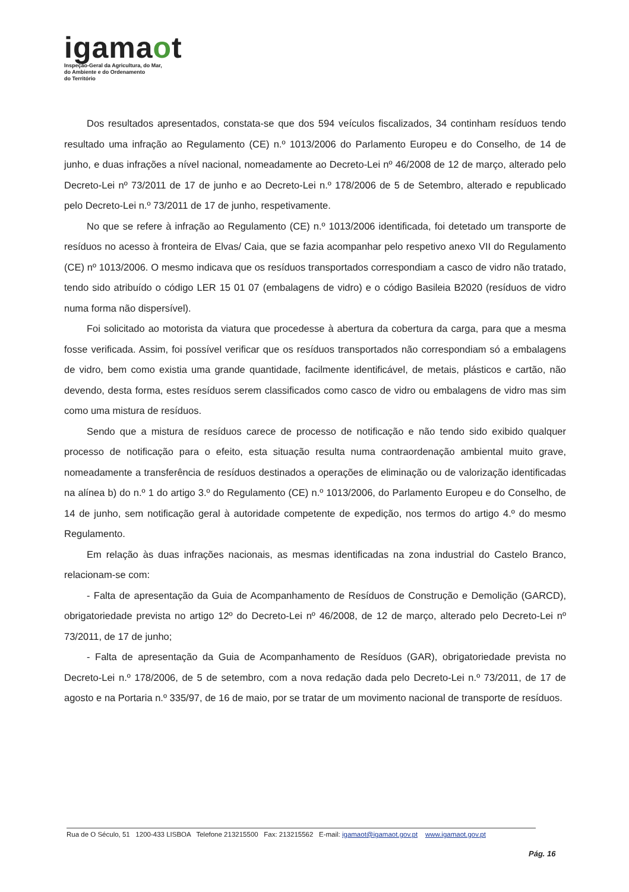igamaot
Inspeção-Geral da Agricultura, do Mar,
do Ambiente e do Ordenamento
do Território
Dos resultados apresentados, constata-se que dos 594 veículos fiscalizados, 34 continham resíduos tendo resultado uma infração ao Regulamento (CE) n.º 1013/2006 do Parlamento Europeu e do Conselho, de 14 de junho, e duas infrações a nível nacional, nomeadamente ao Decreto-Lei nº 46/2008 de 12 de março, alterado pelo Decreto-Lei nº 73/2011 de 17 de junho e ao Decreto-Lei n.º 178/2006 de 5 de Setembro, alterado e republicado pelo Decreto-Lei n.º 73/2011 de 17 de junho, respetivamente.
No que se refere à infração ao Regulamento (CE) n.º 1013/2006 identificada, foi detetado um transporte de resíduos no acesso à fronteira de Elvas/ Caia, que se fazia acompanhar pelo respetivo anexo VII do Regulamento (CE) nº 1013/2006. O mesmo indicava que os resíduos transportados correspondiam a casco de vidro não tratado, tendo sido atribuído o código LER 15 01 07 (embalagens de vidro) e o código Basileia B2020 (resíduos de vidro numa forma não dispersível).
Foi solicitado ao motorista da viatura que procedesse à abertura da cobertura da carga, para que a mesma fosse verificada. Assim, foi possível verificar que os resíduos transportados não correspondiam só a embalagens de vidro, bem como existia uma grande quantidade, facilmente identificável, de metais, plásticos e cartão, não devendo, desta forma, estes resíduos serem classificados como casco de vidro ou embalagens de vidro mas sim como uma mistura de resíduos.
Sendo que a mistura de resíduos carece de processo de notificação e não tendo sido exibido qualquer processo de notificação para o efeito, esta situação resulta numa contraordenação ambiental muito grave, nomeadamente a transferência de resíduos destinados a operações de eliminação ou de valorização identificadas na alínea b) do n.º 1 do artigo 3.º do Regulamento (CE) n.º 1013/2006, do Parlamento Europeu e do Conselho, de 14 de junho, sem notificação geral à autoridade competente de expedição, nos termos do artigo 4.º do mesmo Regulamento.
Em relação às duas infrações nacionais, as mesmas identificadas na zona industrial do Castelo Branco, relacionam-se com:
- Falta de apresentação da Guia de Acompanhamento de Resíduos de Construção e Demolição (GARCD), obrigatoriedade prevista no artigo 12º do Decreto-Lei nº 46/2008, de 12 de março, alterado pelo Decreto-Lei nº 73/2011, de 17 de junho;
- Falta de apresentação da Guia de Acompanhamento de Resíduos (GAR), obrigatoriedade prevista no Decreto-Lei n.º 178/2006, de 5 de setembro, com a nova redação dada pelo Decreto-Lei n.º 73/2011, de 17 de agosto e na Portaria n.º 335/97, de 16 de maio, por se tratar de um movimento nacional de transporte de resíduos.
Rua de O Século, 51 1200-433 LISBOA Telefone 213215500 Fax: 213215562 E-mail: igamaot@igamaot.gov.pt www.igamaot.gov.pt
Pág. 16